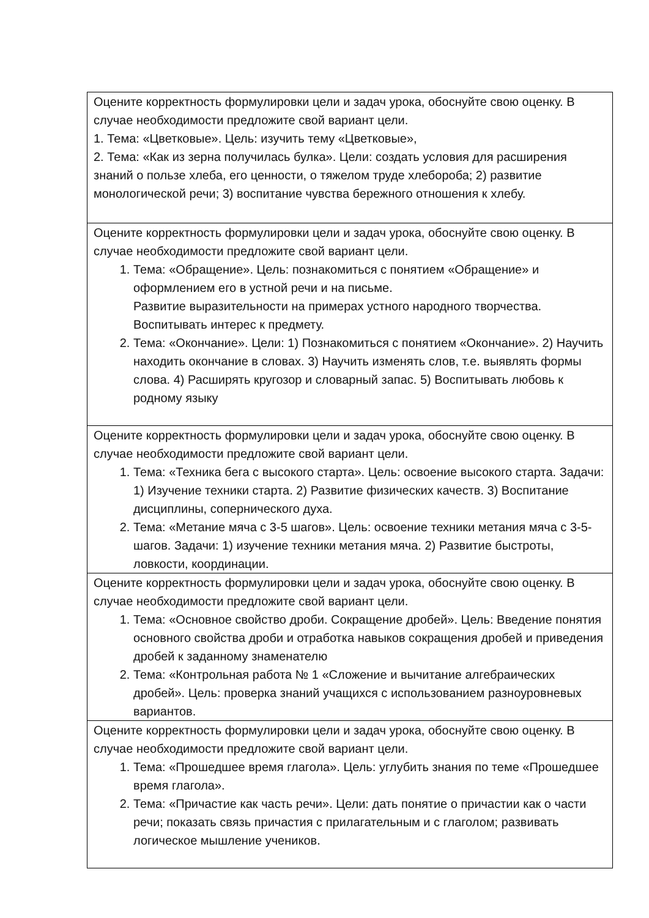| Оцените корректность формулировки цели и задач урока, обоснуйте свою оценку. В случае необходимости предложите свой вариант цели. 1. Тема: «Цветковые». Цель: изучить тему «Цветковые», 2. Тема: «Как из зерна получилась булка». Цели: создать условия для расширения знаний о пользе хлеба, его ценности, о тяжелом труде хлебороба; 2) развитие монологической речи; 3) воспитание чувства бережного отношения к хлебу. |
| Оцените корректность формулировки цели и задач урока, обоснуйте свою оценку. В случае необходимости предложите свой вариант цели. 1. Тема: «Обращение». Цель: познакомиться с понятием «Обращение» и оформлением его в устной речи и на письме. Развитие выразительности на примерах устного народного творчества. Воспитывать интерес к предмету. 2. Тема: «Окончание». Цели: 1) Познакомиться с понятием «Окончание». 2) Научить находить окончание в словах. 3) Научить изменять слов, т.е. выявлять формы слова. 4) Расширять кругозор и словарный запас. 5) Воспитывать любовь к родному языку |
| Оцените корректность формулировки цели и задач урока, обоснуйте свою оценку. В случае необходимости предложите свой вариант цели. 1. Тема: «Техника бега с высокого старта». Цель: освоение высокого старта. Задачи: 1) Изучение техники старта. 2) Развитие физических качеств. 3) Воспитание дисциплины, сопернического духа. 2. Тема: «Метание мяча с 3-5 шагов». Цель: освоение техники метания мяча с 3-5- шагов. Задачи: 1) изучение техники метания мяча. 2) Развитие быстроты, ловкости, координации. |
| Оцените корректность формулировки цели и задач урока, обоснуйте свою оценку. В случае необходимости предложите свой вариант цели. 1. Тема: «Основное свойство дроби. Сокращение дробей». Цель: Введение понятия основного свойства дроби и отработка навыков сокращения дробей и приведения дробей к заданному знаменателю 2. Тема: «Контрольная работа № 1 «Сложение и вычитание алгебраических дробей». Цель: проверка знаний учащихся с использованием разноуровневых вариантов. |
| Оцените корректность формулировки цели и задач урока, обоснуйте свою оценку. В случае необходимости предложите свой вариант цели. 1. Тема: «Прошедшее время глагола». Цель: углубить знания по теме «Прошедшее время глагола». 2. Тема: «Причастие как часть речи». Цели: дать понятие о причастии как о части речи; показать связь причастия с прилагательным и с глаголом; развивать логическое мышление учеников. |